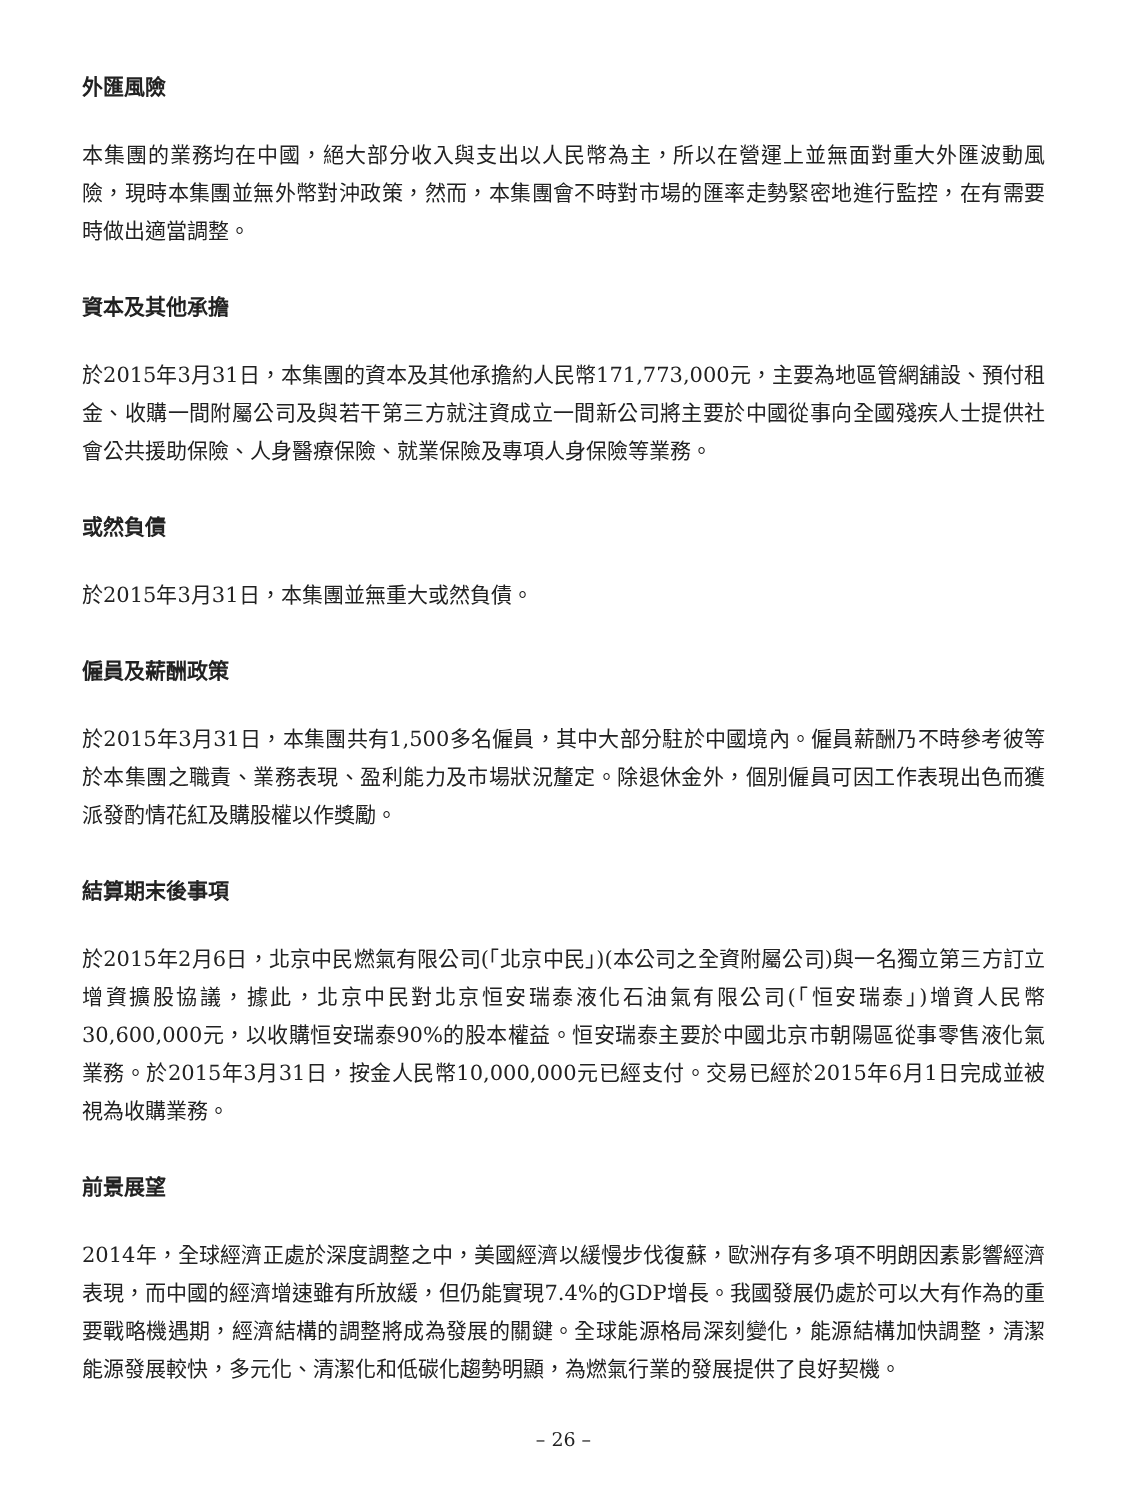外匯風險
本集團的業務均在中國，絕大部分收入與支出以人民幣為主，所以在營運上並無面對重大外匯波動風險，現時本集團並無外幣對沖政策，然而，本集團會不時對市場的匯率走勢緊密地進行監控，在有需要時做出適當調整。
資本及其他承擔
於2015年3月31日，本集團的資本及其他承擔約人民幣171,773,000元，主要為地區管網舖設、預付租金、收購一間附屬公司及與若干第三方就注資成立一間新公司將主要於中國從事向全國殘疾人士提供社會公共援助保險、人身醫療保險、就業保險及專項人身保險等業務。
或然負債
於2015年3月31日，本集團並無重大或然負債。
僱員及薪酬政策
於2015年3月31日，本集團共有1,500多名僱員，其中大部分駐於中國境內。僱員薪酬乃不時參考彼等於本集團之職責、業務表現、盈利能力及市場狀況釐定。除退休金外，個別僱員可因工作表現出色而獲派發酌情花紅及購股權以作獎勵。
結算期末後事項
於2015年2月6日，北京中民燃氣有限公司(「北京中民」)(本公司之全資附屬公司)與一名獨立第三方訂立增資擴股協議，據此，北京中民對北京恒安瑞泰液化石油氣有限公司(「恒安瑞泰」)增資人民幣30,600,000元，以收購恒安瑞泰90%的股本權益。恒安瑞泰主要於中國北京市朝陽區從事零售液化氣業務。於2015年3月31日，按金人民幣10,000,000元已經支付。交易已經於2015年6月1日完成並被視為收購業務。
前景展望
2014年，全球經濟正處於深度調整之中，美國經濟以緩慢步伐復蘇，歐洲存有多項不明朗因素影響經濟表現，而中國的經濟增速雖有所放緩，但仍能實現7.4%的GDP增長。我國發展仍處於可以大有作為的重要戰略機遇期，經濟結構的調整將成為發展的關鍵。全球能源格局深刻變化，能源結構加快調整，清潔能源發展較快，多元化、清潔化和低碳化趨勢明顯，為燃氣行業的發展提供了良好契機。
– 26 –